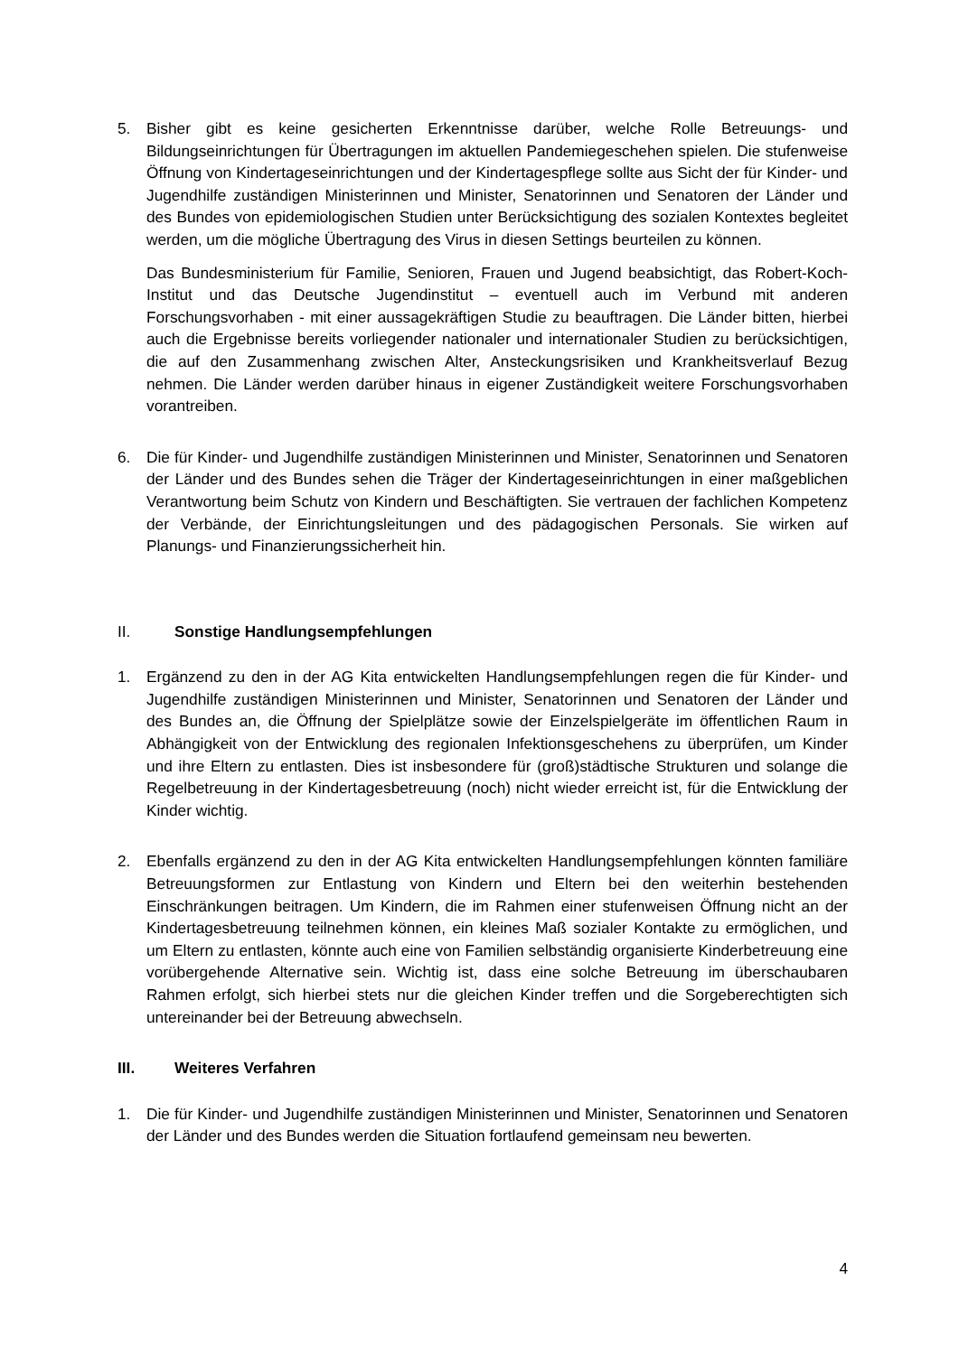5. Bisher gibt es keine gesicherten Erkenntnisse darüber, welche Rolle Betreuungs- und Bildungseinrichtungen für Übertragungen im aktuellen Pandemiegeschehen spielen. Die stufenweise Öffnung von Kindertageseinrichtungen und der Kindertagespflege sollte aus Sicht der für Kinder- und Jugendhilfe zuständigen Ministerinnen und Minister, Senatorinnen und Senatoren der Länder und des Bundes von epidemiologischen Studien unter Berücksichtigung des sozialen Kontextes begleitet werden, um die mögliche Übertragung des Virus in diesen Settings beurteilen zu können.
Das Bundesministerium für Familie, Senioren, Frauen und Jugend beabsichtigt, das Robert-Koch-Institut und das Deutsche Jugendinstitut – eventuell auch im Verbund mit anderen Forschungsvorhaben - mit einer aussagekräftigen Studie zu beauftragen. Die Länder bitten, hierbei auch die Ergebnisse bereits vorliegender nationaler und internationaler Studien zu berücksichtigen, die auf den Zusammenhang zwischen Alter, Ansteckungsrisiken und Krankheitsverlauf Bezug nehmen. Die Länder werden darüber hinaus in eigener Zuständigkeit weitere Forschungsvorhaben vorantreiben.
6. Die für Kinder- und Jugendhilfe zuständigen Ministerinnen und Minister, Senatorinnen und Senatoren der Länder und des Bundes sehen die Träger der Kindertageseinrichtungen in einer maßgeblichen Verantwortung beim Schutz von Kindern und Beschäftigten. Sie vertrauen der fachlichen Kompetenz der Verbände, der Einrichtungsleitungen und des pädagogischen Personals. Sie wirken auf Planungs- und Finanzierungssicherheit hin.
II. Sonstige Handlungsempfehlungen
1. Ergänzend zu den in der AG Kita entwickelten Handlungsempfehlungen regen die für Kinder- und Jugendhilfe zuständigen Ministerinnen und Minister, Senatorinnen und Senatoren der Länder und des Bundes an, die Öffnung der Spielplätze sowie der Einzelspielgeräte im öffentlichen Raum in Abhängigkeit von der Entwicklung des regionalen Infektionsgeschehens zu überprüfen, um Kinder und ihre Eltern zu entlasten. Dies ist insbesondere für (groß)städtische Strukturen und solange die Regelbetreuung in der Kindertagesbetreuung (noch) nicht wieder erreicht ist, für die Entwicklung der Kinder wichtig.
2. Ebenfalls ergänzend zu den in der AG Kita entwickelten Handlungsempfehlungen könnten familiäre Betreuungsformen zur Entlastung von Kindern und Eltern bei den weiterhin bestehenden Einschränkungen beitragen. Um Kindern, die im Rahmen einer stufenweisen Öffnung nicht an der Kindertagesbetreuung teilnehmen können, ein kleines Maß sozialer Kontakte zu ermöglichen, und um Eltern zu entlasten, könnte auch eine von Familien selbständig organisierte Kinderbetreuung eine vorübergehende Alternative sein. Wichtig ist, dass eine solche Betreuung im überschaubaren Rahmen erfolgt, sich hierbei stets nur die gleichen Kinder treffen und die Sorgeberechtigten sich untereinander bei der Betreuung abwechseln.
III. Weiteres Verfahren
1. Die für Kinder- und Jugendhilfe zuständigen Ministerinnen und Minister, Senatorinnen und Senatoren der Länder und des Bundes werden die Situation fortlaufend gemeinsam neu bewerten.
4